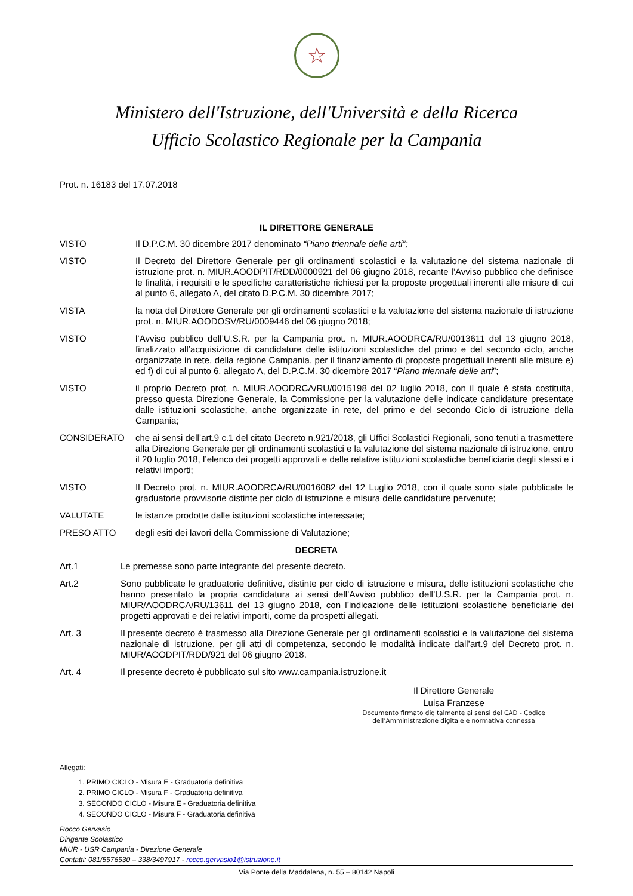☆
Ministero dell'Istruzione, dell'Università e della Ricerca
Ufficio Scolastico Regionale per la Campania
Prot. n. 16183 del 17.07.2018
IL DIRETTORE GENERALE
VISTO Il D.P.C.M. 30 dicembre 2017 denominato “Piano triennale delle arti”;
VISTO Il Decreto del Direttore Generale per gli ordinamenti scolastici e la valutazione del sistema nazionale di istruzione prot. n. MIUR.AOODPIT/RDD/0000921 del 06 giugno 2018, recante l’Avviso pubblico che definisce le finalità, i requisiti e le specifiche caratteristiche richiesti per la proposte progettuali inerenti alle misure di cui al punto 6, allegato A, del citato D.P.C.M. 30 dicembre 2017;
VISTA la nota del Direttore Generale per gli ordinamenti scolastici e la valutazione del sistema nazionale di istruzione prot. n. MIUR.AOODOSV/RU/0009446 del 06 giugno 2018;
VISTO l’Avviso pubblico dell’U.S.R. per la Campania prot. n. MIUR.AOODRCA/RU/0013611 del 13 giugno 2018, finalizzato all’acquisizione di candidature delle istituzioni scolastiche del primo e del secondo ciclo, anche organizzate in rete, della regione Campania, per il finanziamento di proposte progettuali inerenti alle misure e) ed f) di cui al punto 6, allegato A, del D.P.C.M. 30 dicembre 2017 “Piano triennale delle arti”;
VISTO il proprio Decreto prot. n. MIUR.AOODRCA/RU/0015198 del 02 luglio 2018, con il quale è stata costituita, presso questa Direzione Generale, la Commissione per la valutazione delle indicate candidature presentate dalle istituzioni scolastiche, anche organizzate in rete, del primo e del secondo Ciclo di istruzione della Campania;
CONSIDERATO che ai sensi dell’art.9 c.1 del citato Decreto n.921/2018, gli Uffici Scolastici Regionali, sono tenuti a trasmettere alla Direzione Generale per gli ordinamenti scolastici e la valutazione del sistema nazionale di istruzione, entro il 20 luglio 2018, l’elenco dei progetti approvati e delle relative istituzioni scolastiche beneficiarie degli stessi e i relativi importi;
VISTO Il Decreto prot. n. MIUR.AOODRCA/RU/0016082 del 12 Luglio 2018, con il quale sono state pubblicate le graduatorie provvisorie distinte per ciclo di istruzione e misura delle candidature pervenute;
VALUTATE le istanze prodotte dalle istituzioni scolastiche interessate;
PRESO ATTO degli esiti dei lavori della Commissione di Valutazione;
DECRETA
Art.1 Le premesse sono parte integrante del presente decreto.
Art.2 Sono pubblicate le graduatorie definitive, distinte per ciclo di istruzione e misura, delle istituzioni scolastiche che hanno presentato la propria candidatura ai sensi dell’Avviso pubblico dell’U.S.R. per la Campania prot. n. MIUR/AOODRCA/RU/13611 del 13 giugno 2018, con l’indicazione delle istituzioni scolastiche beneficiarie dei progetti approvati e dei relativi importi, come da prospetti allegati.
Art. 3 Il presente decreto è trasmesso alla Direzione Generale per gli ordinamenti scolastici e la valutazione del sistema nazionale di istruzione, per gli atti di competenza, secondo le modalità indicate dall’art.9 del Decreto prot. n. MIUR/AOODPIT/RDD/921 del 06 giugno 2018.
Art. 4 Il presente decreto è pubblicato sul sito www.campania.istruzione.it
Il Direttore Generale
Luisa Franzese
Documento firmato digitalmente ai sensi del CAD - Codice
dell’Amministrazione digitale e normativa connessa
Allegati:
1. PRIMO CICLO - Misura E - Graduatoria definitiva
2. PRIMO CICLO - Misura F - Graduatoria definitiva
3. SECONDO CICLO - Misura E - Graduatoria definitiva
4. SECONDO CICLO - Misura F - Graduatoria definitiva
Rocco Gervasio
Dirigente Scolastico
MIUR - USR Campania - Direzione Generale
Contatti: 081/5576530 – 338/3497917 - rocco.gervasio1@istruzione.it
Via Ponte della Maddalena, n. 55 – 80142 Napoli